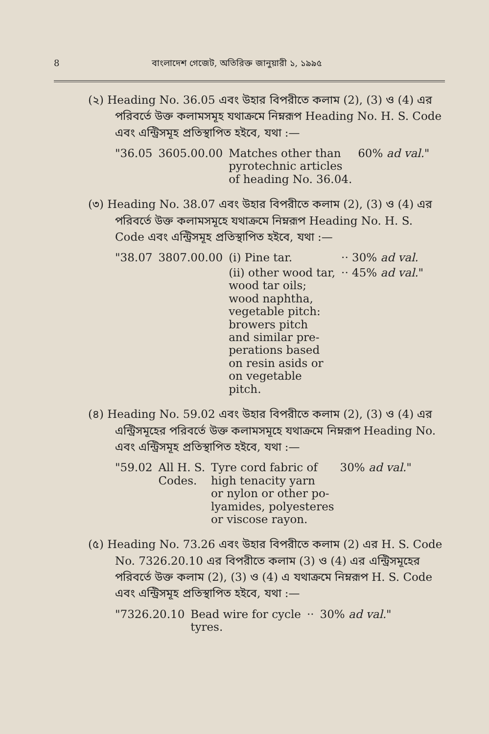8 বাংলাদেশ গেজেট, অতিরিক্ত জানুয়ারী ১, ১৯৯৫
(২) Heading No. 36.05 এবং উহার বিপরীতে কলাম (2), (3) ও (4) এর পরিবর্তে উক্ত কলামসমূহ যথাক্রমে নিম্নরূপ Heading No. H. S. Code এবং এন্ট্রিসমূহ প্রতিস্থাপিত হইবে, যথা :—
| "36.05 | 3605.00.00 | Matches other than pyrotechnic articles of heading No. 36.04. | 60% ad val. " |
(৩) Heading No. 38.07 এবং উহার বিপরীতে কলাম (2), (3) ও (4) এর পরিবর্তে উক্ত কলামসমূহে যথাক্রমে নিম্নরূপ Heading No. H. S. Code এবং এন্ট্রিসমূহ প্রতিস্থাপিত হইবে, যথা :—
| "38.07 | 3807.00.00 | (i) Pine tar. | ·· 30% ad val. |
| | | (ii) other wood tar, wood tar oils; wood naphtha, vegetable pitch: browers pitch and similar pre- perations based on resin asids or on vegetable pitch. | ·· 45% ad val. " |
(৪) Heading No. 59.02 এবং উহার বিপরীতে কলাম (2), (3) ও (4) এর এন্ট্রিসমূহের পরিবর্তে উক্ত কলামসমূহে যথাক্রমে নিম্নরূপ Heading No. এবং এন্ট্রিসমূহ প্রতিস্থাপিত হইবে, যথা :—
| "59.02 | All H. S. Codes. | Tyre cord fabric of high tenacity yarn or nylon or other po- lyamides, polyesteres or viscose rayon. | 30% ad val. " |
(৫) Heading No. 73.26 এবং উহার বিপরীতে কলাম (2) এর H. S. Code No. 7326.20.10 এর বিপরীতে কলাম (3) ও (4) এর এন্ট্রিসমূহের পরিবর্তে উক্ত কলাম (2), (3) ও (4) এ যথাক্রমে নিম্নরূপ H. S. Code এবং এন্ট্রিসমূহ প্রতিস্থাপিত হইবে, যথা :—
| "7326.20.10 | Bead wire for cycle tyres. | ·· | 30% ad val. " |